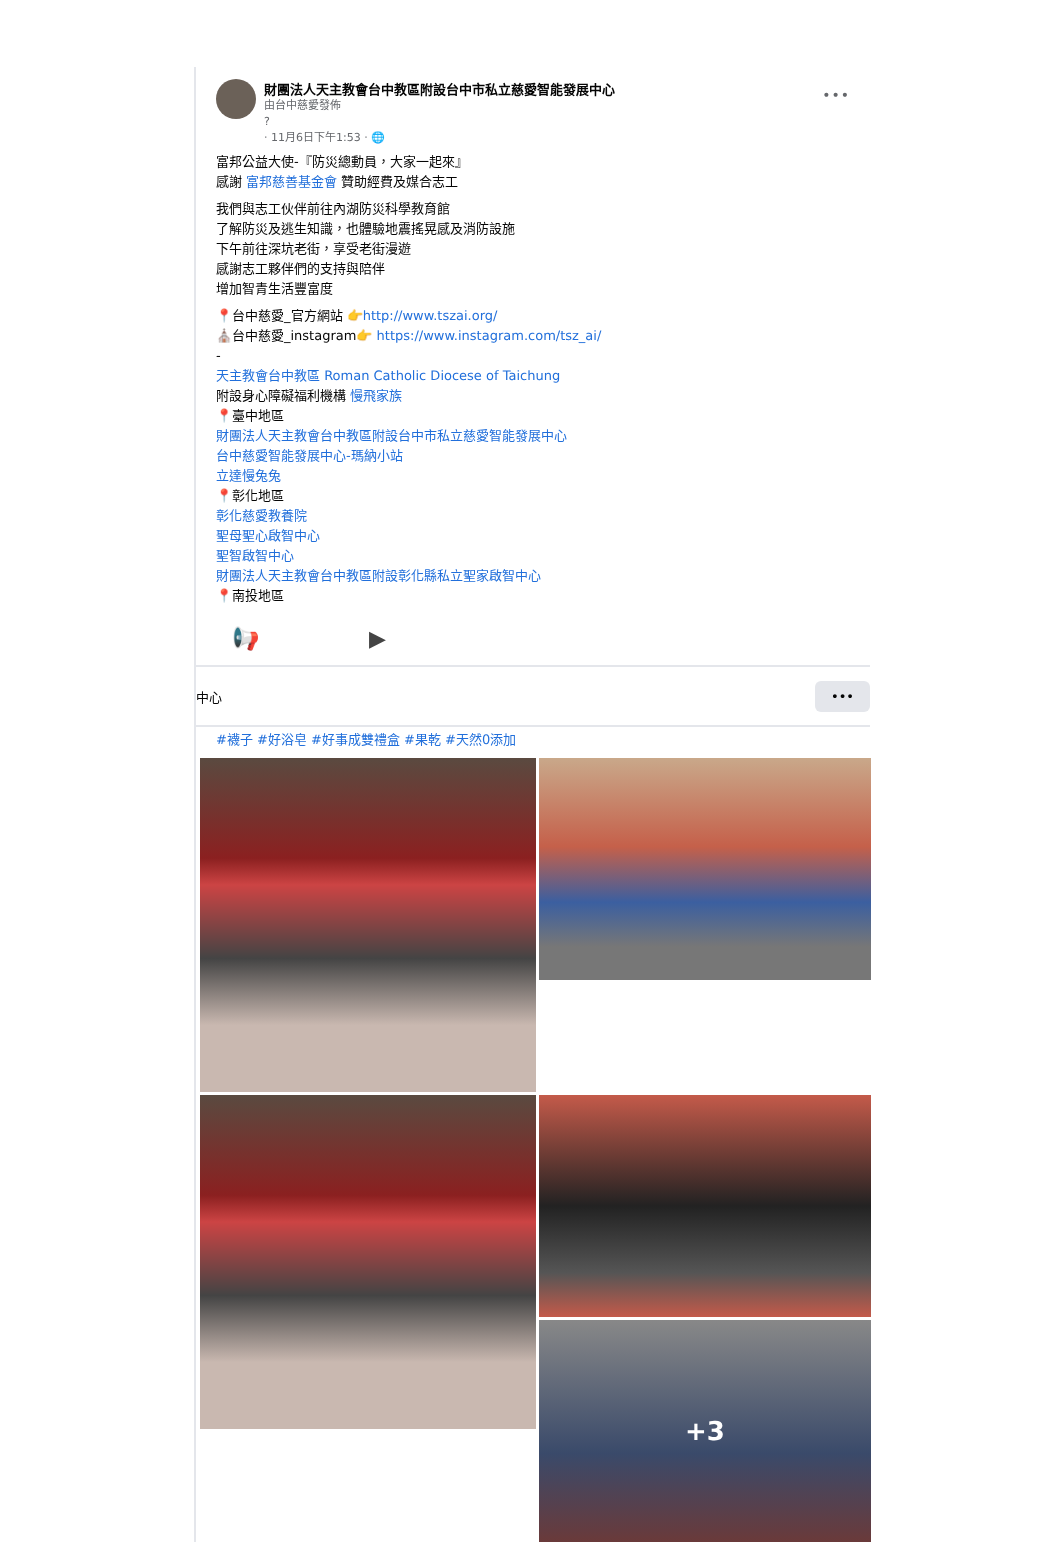財團法人天主教會台中教區附設台中市私立慈愛智能發展中心
由台中慈愛發佈
?
· 11月6日下午1:53 · 🌐
•••
富邦公益大使-『防災總動員，大家一起來』
感謝 富邦慈善基金會 贊助經費及媒合志工
我們與志工伙伴前往內湖防災科學教育館
了解防災及逃生知識，也體驗地震搖晃感及消防設施
下午前往深坑老街，享受老街漫遊
感謝志工夥伴們的支持與陪伴
增加智青生活豐富度
📍台中慈愛_官方網站 👉http://www.tszai.org/
⛪台中慈愛_instagram👉 https://www.instagram.com/tsz_ai/
-
天主教會台中教區 Roman Catholic Diocese of Taichung
附設身心障礙福利機構 慢飛家族
📍臺中地區
財團法人天主教會台中教區附設台中市私立慈愛智能發展中心
台中慈愛智能發展中心-瑪納小站
立達慢兔兔
📍彰化地區
彰化慈愛教養院
聖母聖心啟智中心
聖智啟智中心
財團法人天主教會台中教區附設彰化縣私立聖家啟智中心
📍南投地區
📢 ▶
中心 •••
#襪子 #好浴皂 #好事成雙禮盒 #果乾 #天然0添加
+3